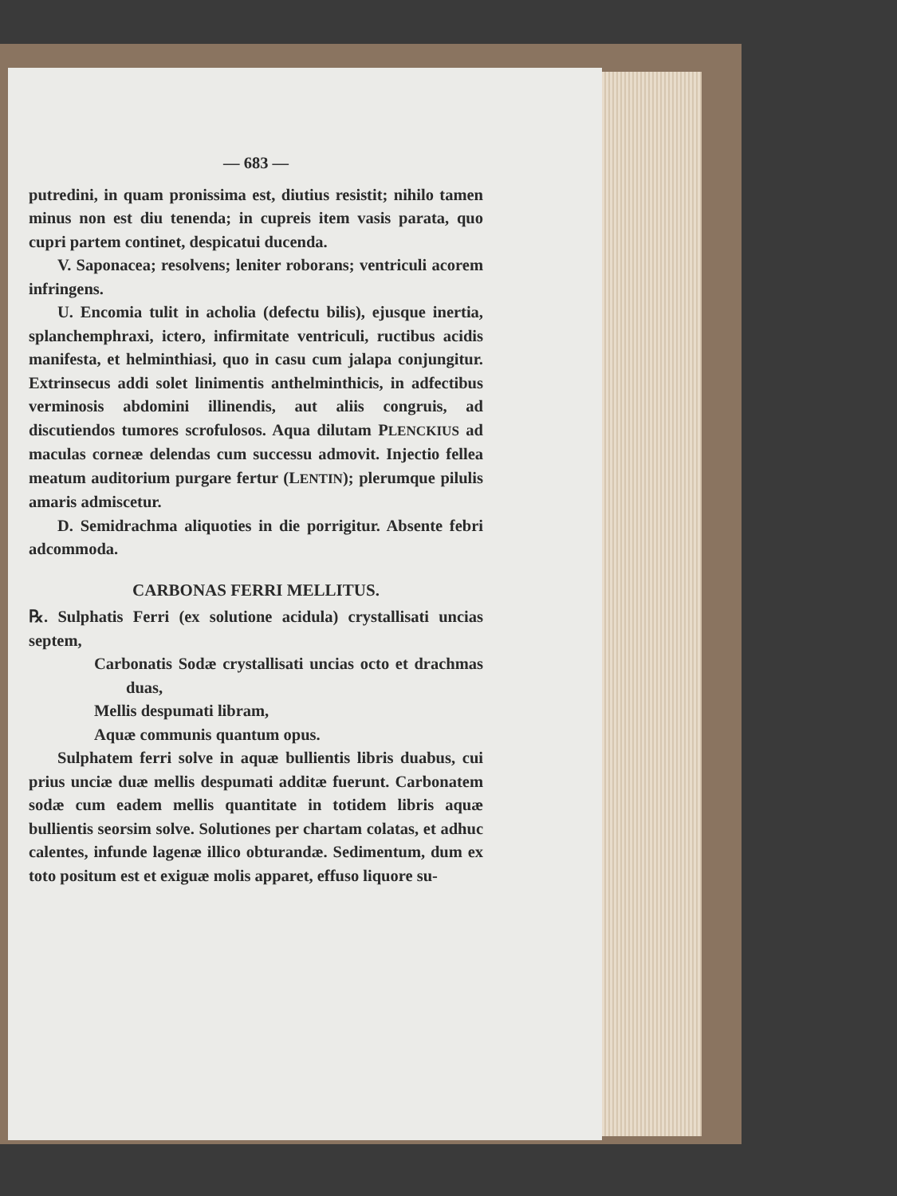— 683 —
putredini, in quam pronissima est, diutius resistit; nihilo tamen minus non est diu tenenda; in cupreis item vasis parata, quo cupri partem continet, despicatui ducenda.
V. Saponacea; resolvens; leniter roborans; ventriculi acorem infringens.
U. Encomia tulit in acholia (defectu bilis), ejusque inertia, splanchemphraxi, ictero, infirmitate ventriculi, ructibus acidis manifesta, et helminthiasi, quo in casu cum jalapa conjungitur. Extrinsecus addi solet linimentis anthelminthicis, in adfectibus verminosis abdomini illinendis, aut aliis congruis, ad discutiendos tumores scrofulosos. Aqua dilutam PLENCKIUS ad maculas corneæ delendas cum successu admovit. Injectio fellea meatum auditorium purgare fertur (LENTIN); plerumque pilulis amaris admiscetur.
D. Semidrachma aliquoties in die porrigitur. Absente febri adcommoda.
CARBONAS FERRI MELLITUS.
℞. Sulphatis Ferri (ex solutione acidula) crystallisati uncias septem,
Carbonatis Sodæ crystallisati uncias octo et drachmas duas,
Mellis despumati libram,
Aquæ communis quantum opus.
Sulphatem ferri solve in aquæ bullientis libris duabus, cui prius unciæ duæ mellis despumati additæ fuerunt. Carbonatem sodæ cum eadem mellis quantitate in totidem libris aquæ bullientis seorsim solve. Solutiones per chartam colatas, et adhuc calentes, infunde lagenæ illico obturandæ. Sedimentum, dum ex toto positum est et exiguæ molis apparet, effuso liquore su-